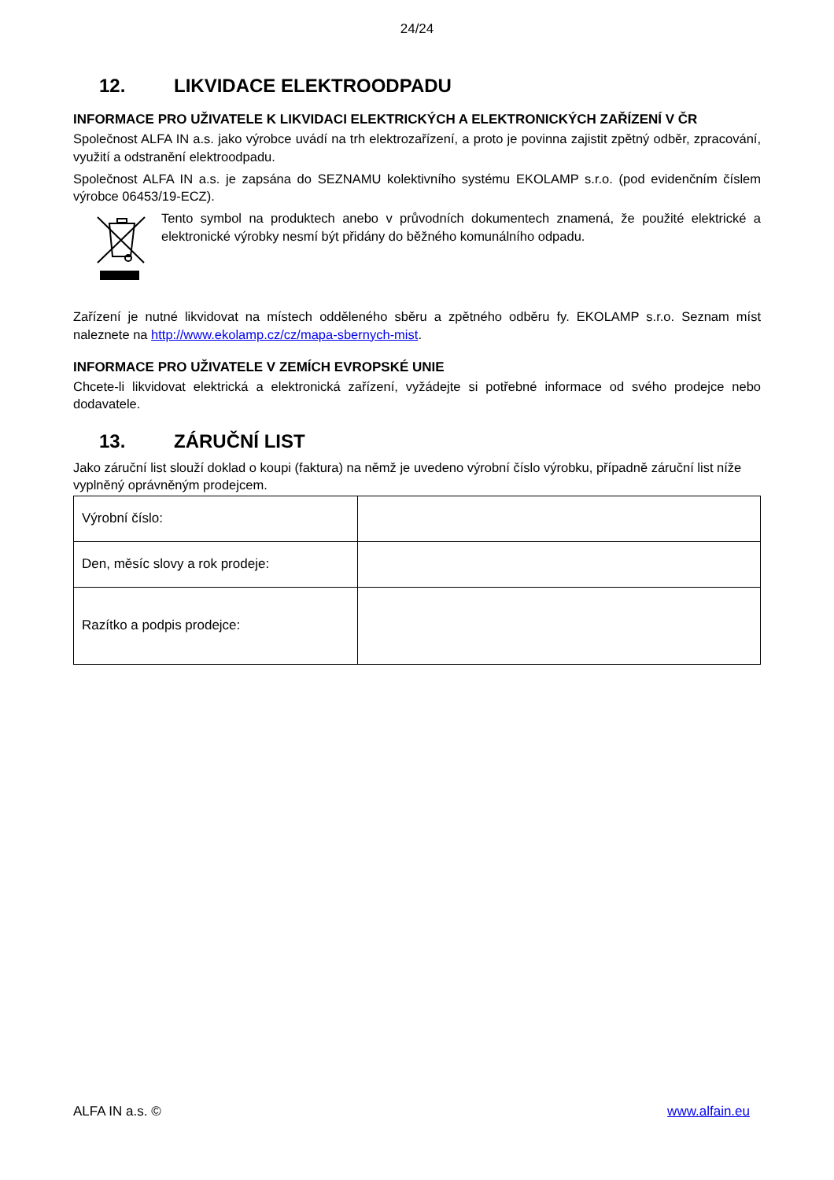24/24
12. LIKVIDACE ELEKTROODPADU
INFORMACE PRO UŽIVATELE K LIKVIDACI ELEKTRICKÝCH A ELEKTRONICKÝCH ZAŘÍZENÍ V ČR
Společnost ALFA IN a.s. jako výrobce uvádí na trh elektrozařízení, a proto je povinna zajistit zpětný odběr, zpracování, využití a odstranění elektroodpadu.
Společnost ALFA IN a.s. je zapsána do SEZNAMU kolektivního systému EKOLAMP s.r.o. (pod evidenčním číslem výrobce 06453/19-ECZ).
Tento symbol na produktech anebo v průvodních dokumentech znamená, že použité elektrické a elektronické výrobky nesmí být přidány do běžného komunálního odpadu.
Zařízení je nutné likvidovat na místech odděleného sběru a zpětného odběru fy. EKOLAMP s.r.o. Seznam míst naleznete na http://www.ekolamp.cz/cz/mapa-sbernych-mist.
INFORMACE PRO UŽIVATELE V ZEMÍCH EVROPSKÉ UNIE
Chcete-li likvidovat elektrická a elektronická zařízení, vyžádejte si potřebné informace od svého prodejce nebo dodavatele.
13. ZÁRUČNÍ LIST
Jako záruční list slouží doklad o koupi (faktura) na němž je uvedeno výrobní číslo výrobku, případně záruční list níže vyplněný oprávněným prodejcem.
| Výrobní číslo: | |
| Den, měsíc slovy a rok prodeje: | |
| Razítko a podpis prodejce: | |
ALFA IN a.s. © www.alfain.eu